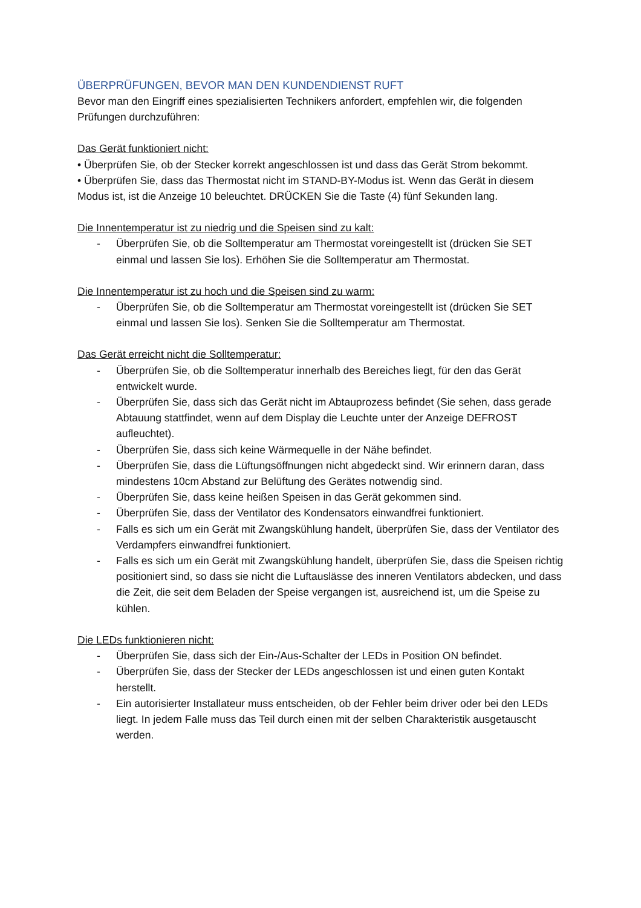ÜBERPRÜFUNGEN, BEVOR MAN DEN KUNDENDIENST RUFT
Bevor man den Eingriff eines spezialisierten Technikers anfordert, empfehlen wir, die folgenden Prüfungen durchzuführen:
Das Gerät funktioniert nicht:
• Überprüfen Sie, ob der Stecker korrekt angeschlossen ist und dass das Gerät Strom bekommt.
• Überprüfen Sie, dass das Thermostat nicht im STAND-BY-Modus ist. Wenn das Gerät in diesem Modus ist, ist die Anzeige 10 beleuchtet. DRÜCKEN Sie die Taste (4) fünf Sekunden lang.
Die Innentemperatur ist zu niedrig und die Speisen sind zu kalt:
- Überprüfen Sie, ob die Solltemperatur am Thermostat voreingestellt ist (drücken Sie SET einmal und lassen Sie los). Erhöhen Sie die Solltemperatur am Thermostat.
Die Innentemperatur ist zu hoch und die Speisen sind zu warm:
- Überprüfen Sie, ob die Solltemperatur am Thermostat voreingestellt ist (drücken Sie SET einmal und lassen Sie los). Senken Sie die Solltemperatur am Thermostat.
Das Gerät erreicht nicht die Solltemperatur:
- Überprüfen Sie, ob die Solltemperatur innerhalb des Bereiches liegt, für den das Gerät entwickelt wurde.
- Überprüfen Sie, dass sich das Gerät nicht im Abtauprozess befindet (Sie sehen, dass gerade Abtauung stattfindet, wenn auf dem Display die Leuchte unter der Anzeige DEFROST aufleuchtet).
- Überprüfen Sie, dass sich keine Wärmequelle in der Nähe befindet.
- Überprüfen Sie, dass die Lüftungsöffnungen nicht abgedeckt sind. Wir erinnern daran, dass mindestens 10cm Abstand zur Belüftung des Gerätes notwendig sind.
- Überprüfen Sie, dass keine heißen Speisen in das Gerät gekommen sind.
- Überprüfen Sie, dass der Ventilator des Kondensators einwandfrei funktioniert.
- Falls es sich um ein Gerät mit Zwangskühlung handelt, überprüfen Sie, dass der Ventilator des Verdampfers einwandfrei funktioniert.
- Falls es sich um ein Gerät mit Zwangskühlung handelt, überprüfen Sie, dass die Speisen richtig positioniert sind, so dass sie nicht die Luftauslässe des inneren Ventilators abdecken, und dass die Zeit, die seit dem Beladen der Speise vergangen ist, ausreichend ist, um die Speise zu kühlen.
Die LEDs funktionieren nicht:
- Überprüfen Sie, dass sich der Ein-/Aus-Schalter der LEDs in Position ON befindet.
- Überprüfen Sie, dass der Stecker der LEDs angeschlossen ist und einen guten Kontakt herstellt.
- Ein autorisierter Installateur muss entscheiden, ob der Fehler beim driver oder bei den LEDs liegt. In jedem Falle muss das Teil durch einen mit der selben Charakteristik ausgetauscht werden.